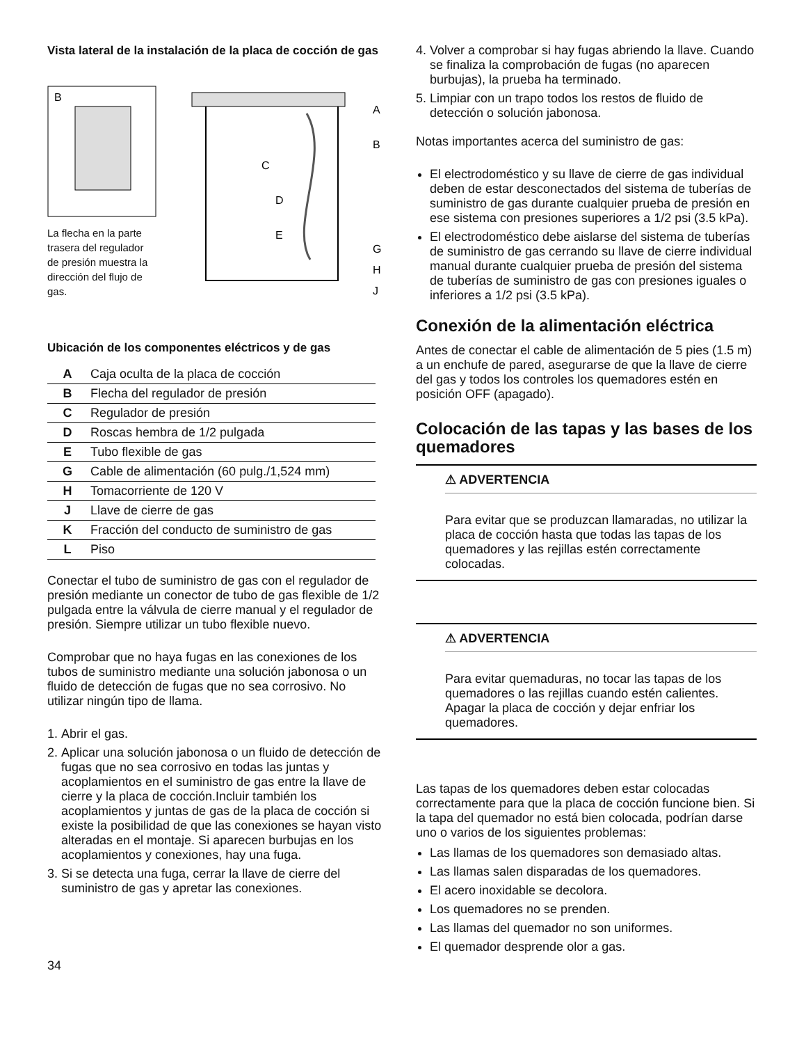Vista lateral de la instalación de la placa de cocción de gas
B
La flecha en la parte trasera del regulador de presión muestra la dirección del flujo de gas.
A
B
C
D
E
G
H
J
Ubicación de los componentes eléctricos y de gas
| A | Caja oculta de la placa de cocción |
| B | Flecha del regulador de presión |
| C | Regulador de presión |
| D | Roscas hembra de 1/2 pulgada |
| E | Tubo flexible de gas |
| G | Cable de alimentación (60 pulg./1,524 mm) |
| H | Tomacorriente de 120 V |
| J | Llave de cierre de gas |
| K | Fracción del conducto de suministro de gas |
| L | Piso |
Conectar el tubo de suministro de gas con el regulador de presión mediante un conector de tubo de gas flexible de 1/2 pulgada entre la válvula de cierre manual y el regulador de presión. Siempre utilizar un tubo flexible nuevo.
Comprobar que no haya fugas en las conexiones de los tubos de suministro mediante una solución jabonosa o un fluido de detección de fugas que no sea corrosivo. No utilizar ningún tipo de llama.
1. Abrir el gas.
2. Aplicar una solución jabonosa o un fluido de detección de fugas que no sea corrosivo en todas las juntas y acoplamientos en el suministro de gas entre la llave de cierre y la placa de cocción.Incluir también los acoplamientos y juntas de gas de la placa de cocción si existe la posibilidad de que las conexiones se hayan visto alteradas en el montaje. Si aparecen burbujas en los acoplamientos y conexiones, hay una fuga.
3. Si se detecta una fuga, cerrar la llave de cierre del suministro de gas y apretar las conexiones.
34
4. Volver a comprobar si hay fugas abriendo la llave. Cuando se finaliza la comprobación de fugas (no aparecen burbujas), la prueba ha terminado.
5. Limpiar con un trapo todos los restos de fluido de detección o solución jabonosa.
Notas importantes acerca del suministro de gas:
El electrodoméstico y su llave de cierre de gas individual deben de estar desconectados del sistema de tuberías de suministro de gas durante cualquier prueba de presión en ese sistema con presiones superiores a 1/2 psi (3.5 kPa).
El electrodoméstico debe aislarse del sistema de tuberías de suministro de gas cerrando su llave de cierre individual manual durante cualquier prueba de presión del sistema de tuberías de suministro de gas con presiones iguales o inferiores a 1/2 psi (3.5 kPa).
Conexión de la alimentación eléctrica
Antes de conectar el cable de alimentación de 5 pies (1.5 m) a un enchufe de pared, asegurarse de que la llave de cierre del gas y todos los controles los quemadores estén en posición OFF (apagado).
Colocación de las tapas y las bases de los quemadores
⚠ ADVERTENCIA
Para evitar que se produzcan llamaradas, no utilizar la placa de cocción hasta que todas las tapas de los quemadores y las rejillas estén correctamente colocadas.
⚠ ADVERTENCIA
Para evitar quemaduras, no tocar las tapas de los quemadores o las rejillas cuando estén calientes. Apagar la placa de cocción y dejar enfriar los quemadores.
Las tapas de los quemadores deben estar colocadas correctamente para que la placa de cocción funcione bien. Si la tapa del quemador no está bien colocada, podrían darse uno o varios de los siguientes problemas:
Las llamas de los quemadores son demasiado altas.
Las llamas salen disparadas de los quemadores.
El acero inoxidable se decolora.
Los quemadores no se prenden.
Las llamas del quemador no son uniformes.
El quemador desprende olor a gas.